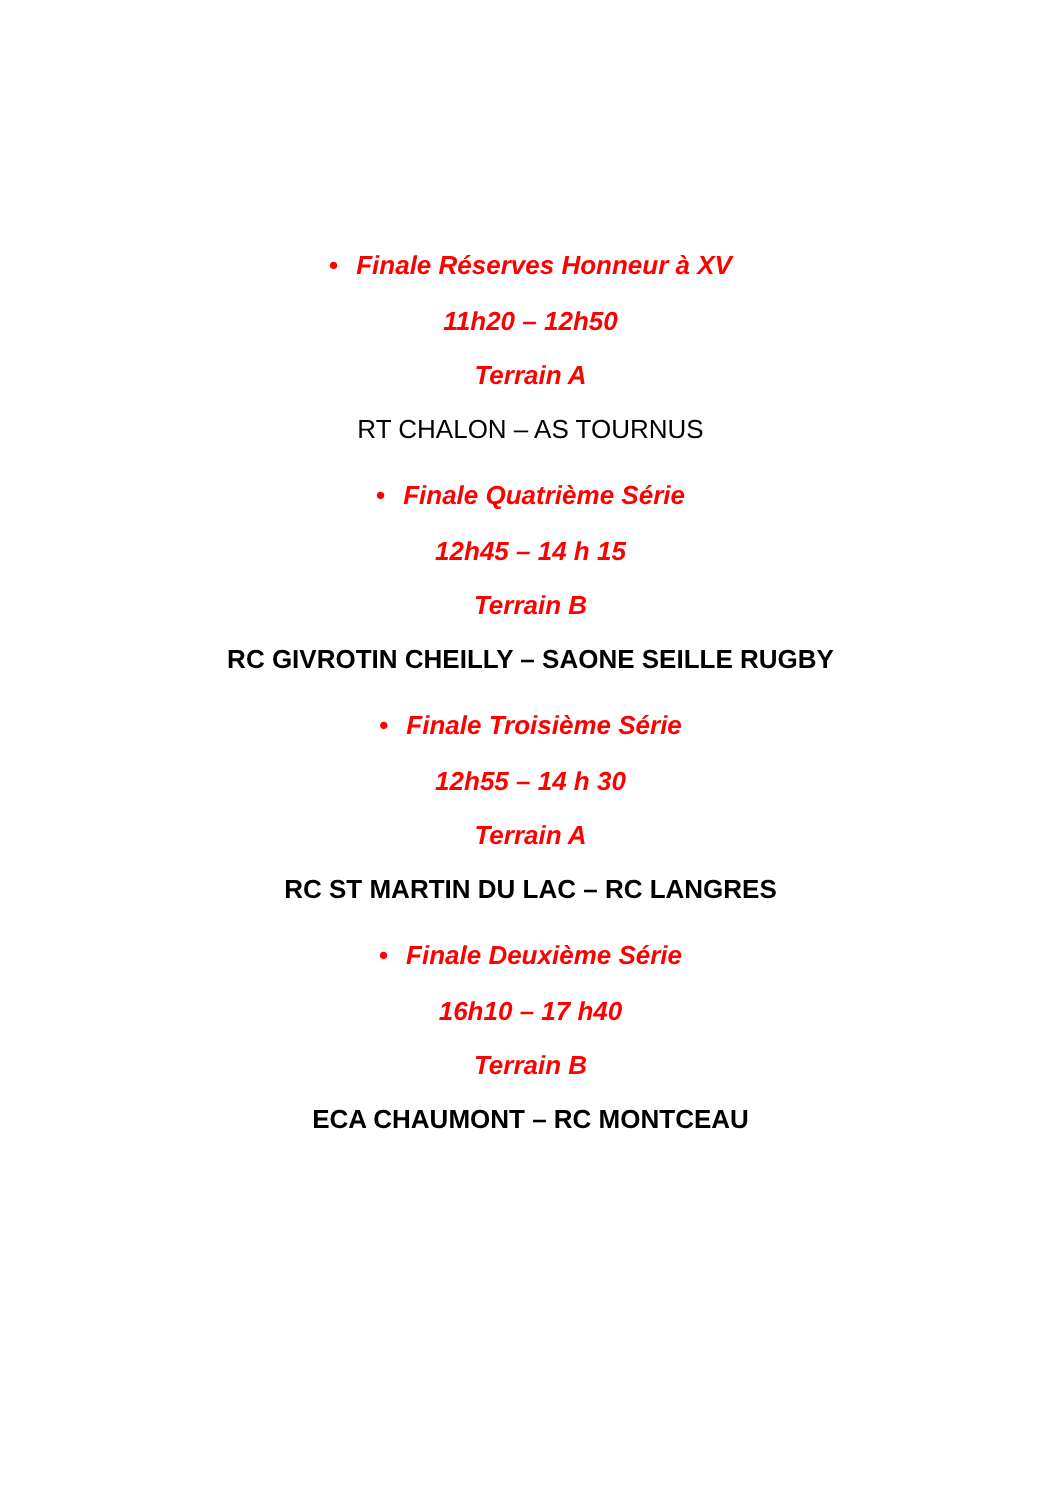• Finale Réserves Honneur à XV
11h20 – 12h50
Terrain A
RT CHALON – AS TOURNUS
• Finale Quatrième Série
12h45 – 14 h 15
Terrain B
RC GIVROTIN CHEILLY – SAONE SEILLE RUGBY
• Finale Troisième Série
12h55 – 14 h 30
Terrain A
RC ST MARTIN DU LAC – RC LANGRES
• Finale Deuxième Série
16h10 – 17 h40
Terrain B
ECA CHAUMONT – RC MONTCEAU